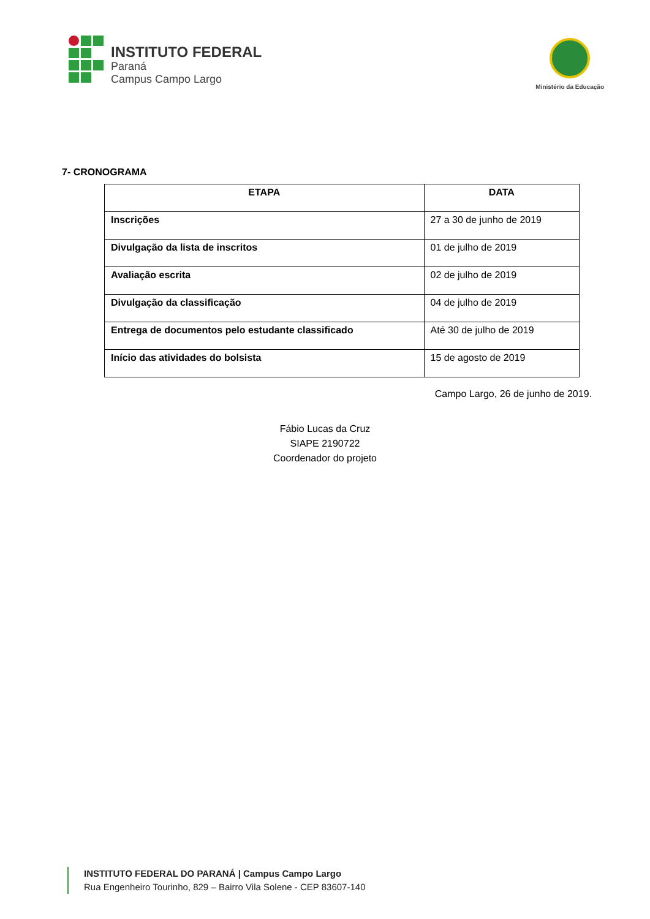INSTITUTO FEDERAL
Paraná
Campus Campo Largo
Ministério da Educação
7- CRONOGRAMA
| ETAPA | DATA |
| --- | --- |
| Inscrições | 27 a 30 de junho de 2019 |
| Divulgação da lista de inscritos | 01 de julho de 2019 |
| Avaliação escrita | 02 de julho de 2019 |
| Divulgação da classificação | 04 de julho de 2019 |
| Entrega de documentos pelo estudante classificado | Até 30 de julho de 2019 |
| Início das atividades do bolsista | 15 de agosto de 2019 |
Campo Largo, 26 de junho de 2019.
Fábio Lucas da Cruz
SIAPE 2190722
Coordenador do projeto
INSTITUTO FEDERAL DO PARANÁ | Campus Campo Largo
Rua Engenheiro Tourinho, 829 – Bairro Vila Solene - CEP 83607-140